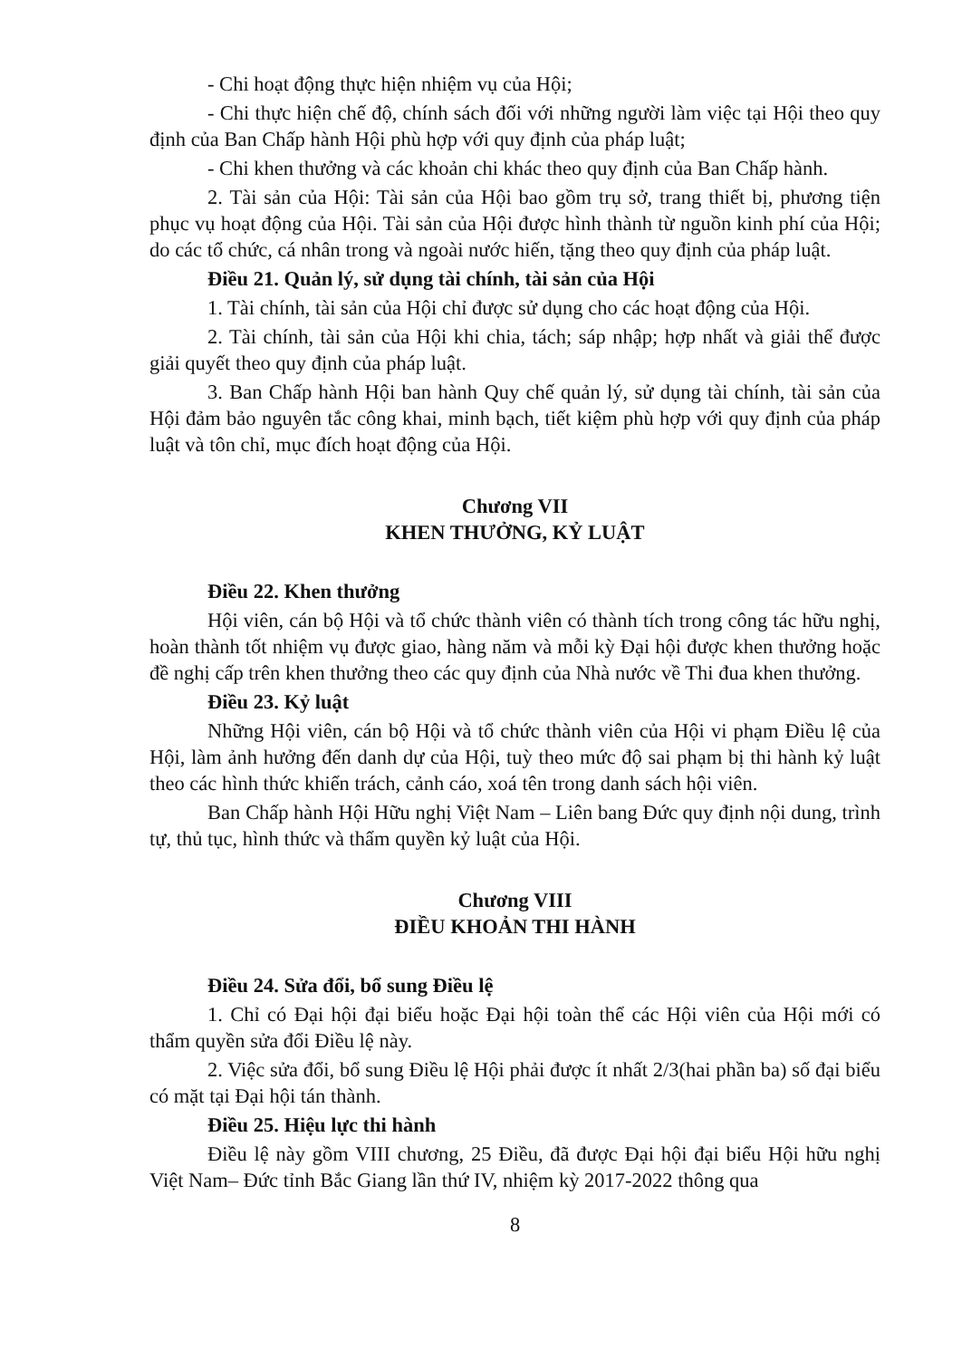- Chi hoạt động thực hiện nhiệm vụ của Hội;
- Chi thực hiện chế độ, chính sách đối với những người làm việc tại Hội theo quy định của Ban Chấp hành Hội phù hợp với quy định của pháp luật;
- Chi khen thưởng và các khoản chi khác theo quy định của Ban Chấp hành.
2. Tài sản của Hội: Tài sản của Hội bao gồm trụ sở, trang thiết bị, phương tiện phục vụ hoạt động của Hội. Tài sản của Hội được hình thành từ nguồn kinh phí của Hội; do các tổ chức, cá nhân trong và ngoài nước hiến, tặng theo quy định của pháp luật.
Điều 21. Quản lý, sử dụng tài chính, tài sản của Hội
1. Tài chính, tài sản của Hội chỉ được sử dụng cho các hoạt động của Hội.
2. Tài chính, tài sản của Hội khi chia, tách; sáp nhập; hợp nhất và giải thể được giải quyết theo quy định của pháp luật.
3. Ban Chấp hành Hội ban hành Quy chế quản lý, sử dụng tài chính, tài sản của Hội đảm bảo nguyên tắc công khai, minh bạch, tiết kiệm phù hợp với quy định của pháp luật và tôn chỉ, mục đích hoạt động của Hội.
Chương VII
KHEN THƯỞNG, KỶ LUẬT
Điều 22. Khen thưởng
Hội viên, cán bộ Hội và tổ chức thành viên có thành tích trong công tác hữu nghị, hoàn thành tốt nhiệm vụ được giao, hàng năm và mỗi kỳ Đại hội được khen thưởng hoặc đề nghị cấp trên khen thưởng theo các quy định của Nhà nước về Thi đua khen thưởng.
Điều 23. Kỷ luật
Những Hội viên, cán bộ Hội và tổ chức thành viên của Hội vi phạm Điều lệ của Hội, làm ảnh hưởng đến danh dự của Hội, tuỳ theo mức độ sai phạm bị thi hành kỷ luật theo các hình thức khiển trách, cảnh cáo, xoá tên trong danh sách hội viên.
Ban Chấp hành Hội Hữu nghị Việt Nam – Liên bang Đức quy định nội dung, trình tự, thủ tục, hình thức và thẩm quyền kỷ luật của Hội.
Chương VIII
ĐIỀU KHOẢN THI HÀNH
Điều 24. Sửa đổi, bổ sung Điều lệ
1. Chỉ có Đại hội đại biểu hoặc Đại hội toàn thể các Hội viên của Hội mới có thẩm quyền sửa đổi Điều lệ này.
2. Việc sửa đổi, bổ sung Điều lệ Hội phải được ít nhất 2/3(hai phần ba) số đại biểu có mặt tại Đại hội tán thành.
Điều 25. Hiệu lực thi hành
Điều lệ này gồm VIII chương, 25 Điều, đã được Đại hội đại biểu Hội hữu nghị Việt Nam– Đức tỉnh Bắc Giang lần thứ IV, nhiệm kỳ 2017-2022 thông qua
8